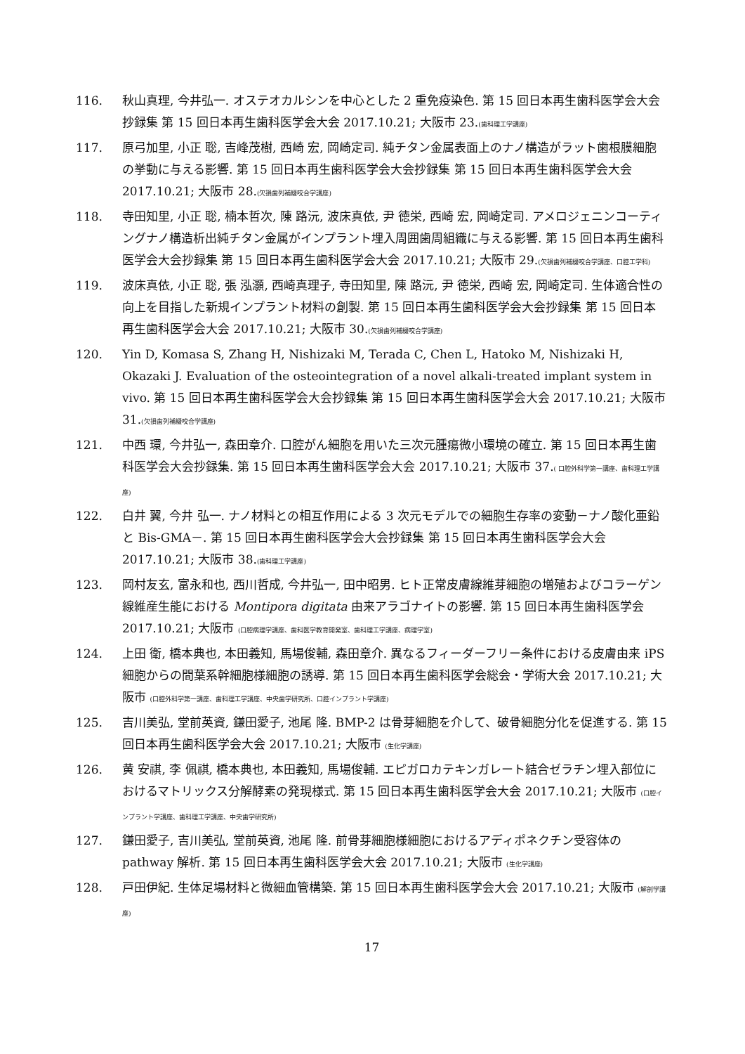116. 秋山真理, 今井弘一. オステオカルシンを中心とした 2 重免疫染色. 第 15 回日本再生歯科医学会大会抄録集 第 15 回日本再生歯科医学会大会 2017.10.21; 大阪市 23.(歯科理工学講座)
117. 原弓加里, 小正 聡, 吉峰茂樹, 西崎 宏, 岡崎定司. 純チタン金属表面上のナノ構造がラット歯根膜細胞の挙動に与える影響. 第 15 回日本再生歯科医学会大会抄録集 第 15 回日本再生歯科医学会大会 2017.10.21; 大阪市 28.(欠損歯列補綴咬合学講座)
118. 寺田知里, 小正 聡, 楠本哲次, 陳 路沅, 波床真依, 尹 徳栄, 西崎 宏, 岡崎定司. アメロジェニンコーティングナノ構造析出純チタン金属がインプラント埋入周囲歯周組織に与える影響. 第 15 回日本再生歯科医学会大会抄録集 第 15 回日本再生歯科医学会大会 2017.10.21; 大阪市 29.(欠損歯列補綴咬合学講座、口腔工学科)
119. 波床真依, 小正 聡, 張 泓灝, 西崎真理子, 寺田知里, 陳 路沅, 尹 徳栄, 西崎 宏, 岡崎定司. 生体適合性の向上を目指した新規インプラント材料の創製. 第 15 回日本再生歯科医学会大会抄録集 第 15 回日本再生歯科医学会大会 2017.10.21; 大阪市 30.(欠損歯列補綴咬合学講座)
120. Yin D, Komasa S, Zhang H, Nishizaki M, Terada C, Chen L, Hatoko M, Nishizaki H, Okazaki J. Evaluation of the osteointegration of a novel alkali-treated implant system in vivo. 第 15 回日本再生歯科医学会大会抄録集 第 15 回日本再生歯科医学会大会 2017.10.21; 大阪市 31.(欠損歯列補綴咬合学講座)
121. 中西 環, 今井弘一, 森田章介. 口腔がん細胞を用いた三次元腫瘍微小環境の確立. 第 15 回日本再生歯科医学会大会抄録集. 第 15 回日本再生歯科医学会大会 2017.10.21; 大阪市 37.( 口腔外科学第一講座、歯科理工学講座)
122. 白井 翼, 今井 弘一. ナノ材料との相互作用による 3 次元モデルでの細胞生存率の変動－ナノ酸化亜鉛と Bis-GMA－. 第 15 回日本再生歯科医学会大会抄録集 第 15 回日本再生歯科医学会大会 2017.10.21; 大阪市 38.(歯科理工学講座)
123. 岡村友玄, 富永和也, 西川哲成, 今井弘一, 田中昭男. ヒト正常皮膚線維芽細胞の増殖およびコラーゲン線維産生能における Montipora digitata 由来アラゴナイトの影響. 第 15 回日本再生歯科医学会 2017.10.21; 大阪市 (口腔病理学講座、歯科医学教育開発室、歯科理工学講座、病理学室)
124. 上田 衛, 橋本典也, 本田義知, 馬場俊輔, 森田章介. 異なるフィーダーフリー条件における皮膚由来 iPS 細胞からの間葉系幹細胞様細胞の誘導. 第 15 回日本再生歯科医学会総会・学術大会 2017.10.21; 大阪市 (口腔外科学第一講座、歯科理工学講座、中央歯学研究所、口腔インプラント学講座)
125. 吉川美弘, 堂前英資, 鎌田愛子, 池尾 隆. BMP-2 は骨芽細胞を介して、破骨細胞分化を促進する. 第 15 回日本再生歯科医学会大会 2017.10.21; 大阪市 (生化学講座)
126. 黄 安祺, 李 佩祺, 橋本典也, 本田義知, 馬場俊輔. エピガロカテキンガレート結合ゼラチン埋入部位におけるマトリックス分解酵素の発現様式. 第 15 回日本再生歯科医学会大会 2017.10.21; 大阪市 (口腔インプラント学講座、歯科理工学講座、中央歯学研究所)
127. 鎌田愛子, 吉川美弘, 堂前英資, 池尾 隆. 前骨芽細胞様細胞におけるアディポネクチン受容体の pathway 解析. 第 15 回日本再生歯科医学会大会 2017.10.21; 大阪市 (生化学講座)
128. 戸田伊紀. 生体足場材料と微細血管構築. 第 15 回日本再生歯科医学会大会 2017.10.21; 大阪市 (解剖学講座)
17